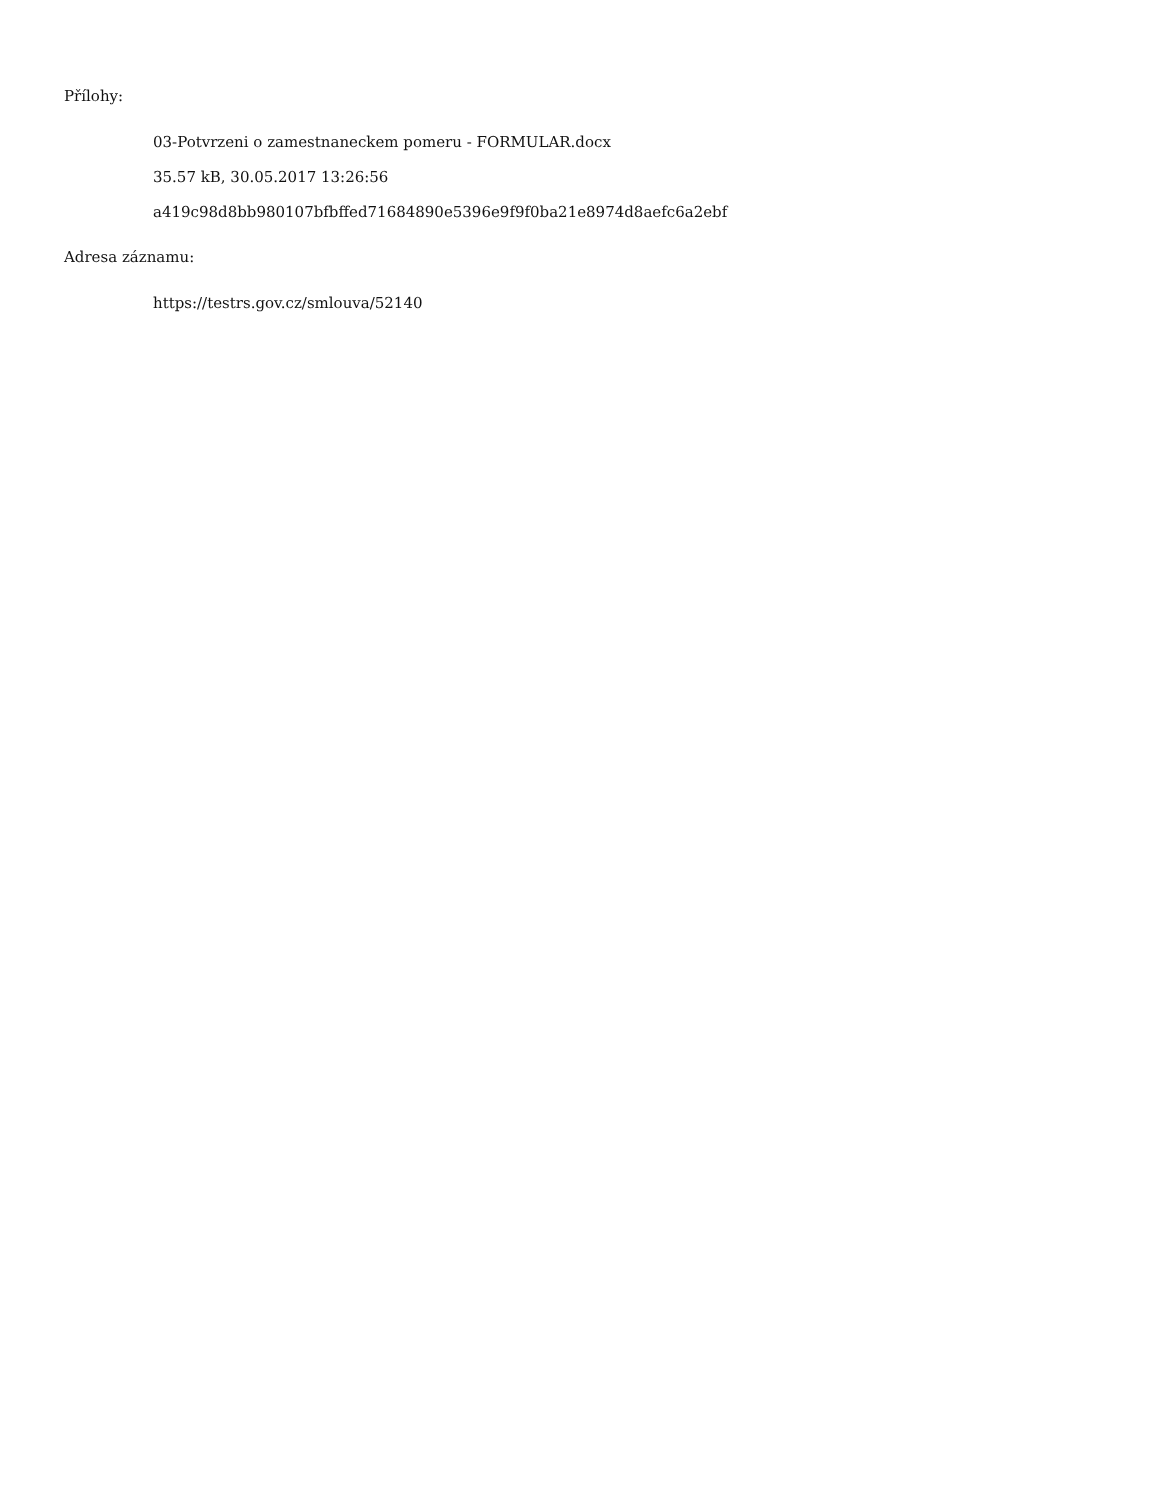Přílohy:
03-Potvrzeni o zamestnaneckem pomeru - FORMULAR.docx
35.57 kB, 30.05.2017 13:26:56
a419c98d8bb980107bfbffed71684890e5396e9f9f0ba21e8974d8aefc6a2ebf
Adresa záznamu:
https://testrs.gov.cz/smlouva/52140